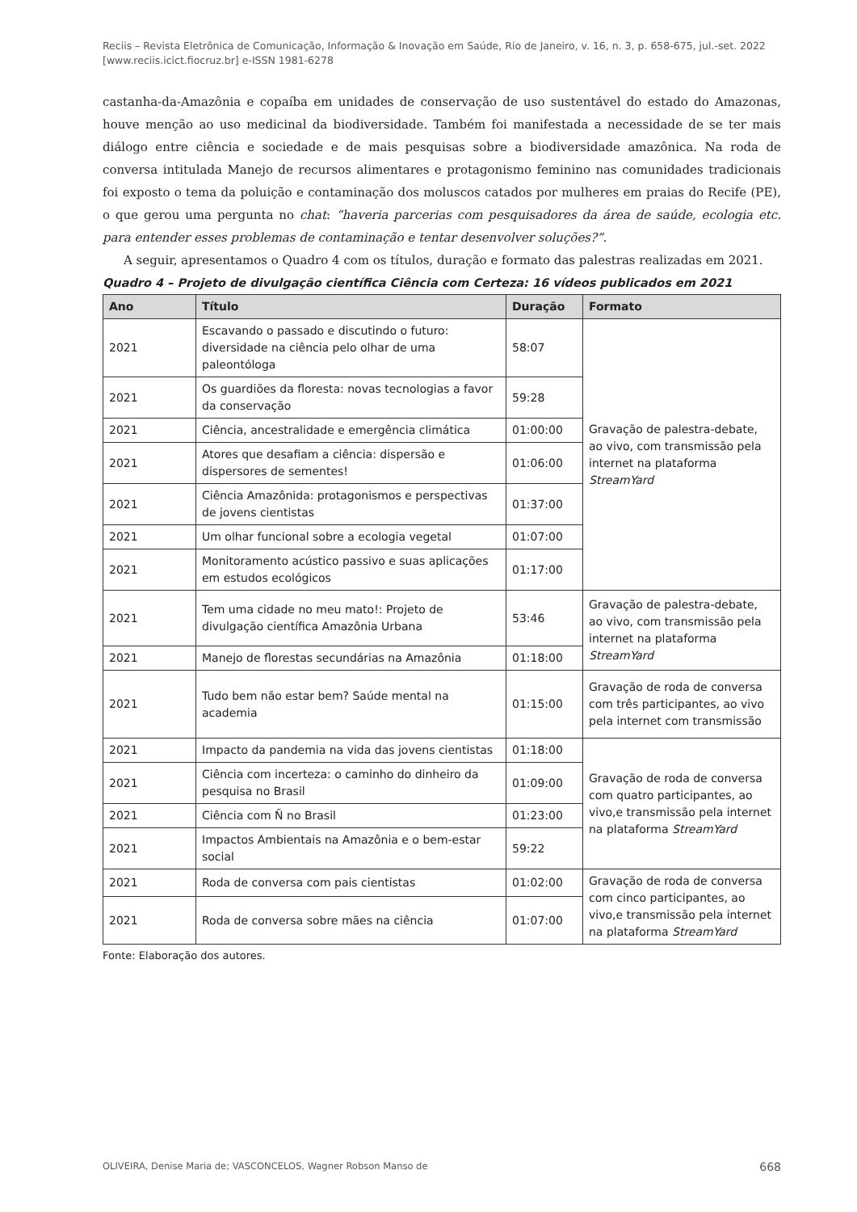Reciis – Revista Eletrônica de Comunicação, Informação & Inovação em Saúde, Rio de Janeiro, v. 16, n. 3, p. 658-675, jul.-set. 2022
[www.reciis.icict.fiocruz.br] e-ISSN 1981-6278
castanha-da-Amazônia e copaíba em unidades de conservação de uso sustentável do estado do Amazonas, houve menção ao uso medicinal da biodiversidade. Também foi manifestada a necessidade de se ter mais diálogo entre ciência e sociedade e de mais pesquisas sobre a biodiversidade amazônica. Na roda de conversa intitulada Manejo de recursos alimentares e protagonismo feminino nas comunidades tradicionais foi exposto o tema da poluição e contaminação dos moluscos catados por mulheres em praias do Recife (PE), o que gerou uma pergunta no chat: “haveria parcerias com pesquisadores da área de saúde, ecologia etc. para entender esses problemas de contaminação e tentar desenvolver soluções?”.
A seguir, apresentamos o Quadro 4 com os títulos, duração e formato das palestras realizadas em 2021.
Quadro 4 – Projeto de divulgação científica Ciência com Certeza: 16 vídeos publicados em 2021
| Ano | Título | Duração | Formato |
| --- | --- | --- | --- |
| 2021 | Escavando o passado e discutindo o futuro: diversidade na ciência pelo olhar de uma paleontóloga | 58:07 | Gravação de palestra-debate, ao vivo, com transmissão pela internet na plataforma StreamYard |
| 2021 | Os guardiões da floresta: novas tecnologias a favor da conservação | 59:28 | |
| 2021 | Ciência, ancestralidade e emergência climática | 01:00:00 | |
| 2021 | Atores que desafiam a ciência: dispersão e dispersores de sementes! | 01:06:00 | |
| 2021 | Ciência Amazônida: protagonismos e perspectivas de jovens cientistas | 01:37:00 | |
| 2021 | Um olhar funcional sobre a ecologia vegetal | 01:07:00 | |
| 2021 | Monitoramento acústico passivo e suas aplicações em estudos ecológicos | 01:17:00 | |
| 2021 | Tem uma cidade no meu mato!: Projeto de divulgação científica Amazônia Urbana | 53:46 | Gravação de palestra-debate, ao vivo, com transmissão pela internet na plataforma StreamYard |
| 2021 | Manejo de florestas secundárias na Amazônia | 01:18:00 | |
| 2021 | Tudo bem não estar bem? Saúde mental na academia | 01:15:00 | Gravação de roda de conversa com três participantes, ao vivo pela internet com transmissão |
| 2021 | Impacto da pandemia na vida das jovens cientistas | 01:18:00 | Gravação de roda de conversa com quatro participantes, ao vivo,e transmissão pela internet na plataforma StreamYard |
| 2021 | Ciência com incerteza: o caminho do dinheiro da pesquisa no Brasil | 01:09:00 | |
| 2021 | Ciência com Ñ no Brasil | 01:23:00 | |
| 2021 | Impactos Ambientais na Amazônia e o bem-estar social | 59:22 | |
| 2021 | Roda de conversa com pais cientistas | 01:02:00 | Gravação de roda de conversa com cinco participantes, ao vivo,e transmissão pela internet na plataforma StreamYard |
| 2021 | Roda de conversa sobre mães na ciência | 01:07:00 | |
Fonte: Elaboração dos autores.
OLIVEIRA, Denise Maria de; VASCONCELOS, Wagner Robson Manso de 668